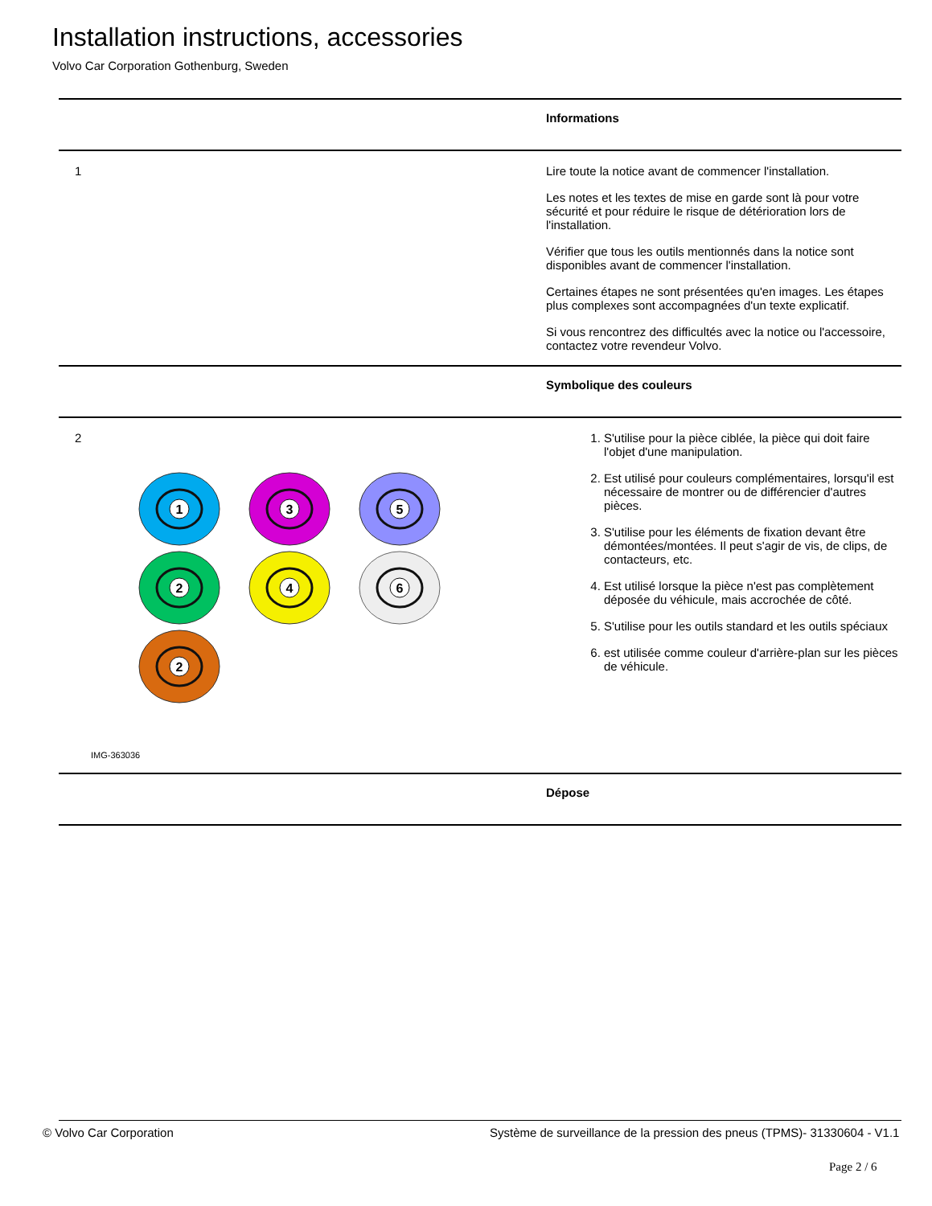Installation instructions, accessories
Volvo Car Corporation Gothenburg, Sweden
| | Informations |
| 1 | Lire toute la notice avant de commencer l'installation. Les notes et les textes de mise en garde sont là pour votre sécurité et pour réduire le risque de détérioration lors de l'installation. Vérifier que tous les outils mentionnés dans la notice sont disponibles avant de commencer l'installation. Certaines étapes ne sont présentées qu'en images. Les étapes plus complexes sont accompagnées d'un texte explicatif. Si vous rencontrez des difficultés avec la notice ou l'accessoire, contactez votre revendeur Volvo. |
| | Symbolique des couleurs |
| 2 1 3 5 2 4 6 2 IMG-363036 | 1. S'utilise pour la pièce ciblée, la pièce qui doit faire l'objet d'une manipulation. 2. Est utilisé pour couleurs complémentaires, lorsqu'il est nécessaire de montrer ou de différencier d'autres pièces. 3. S'utilise pour les éléments de fixation devant être démontées/montées. Il peut s'agir de vis, de clips, de contacteurs, etc. 4. Est utilisé lorsque la pièce n'est pas complètement déposée du véhicule, mais accrochée de côté. 5. S'utilise pour les outils standard et les outils spéciaux 6. est utilisée comme couleur d'arrière-plan sur les pièces de véhicule. |
| | Dépose |
© Volvo Car Corporation
Système de surveillance de la pression des pneus (TPMS)- 31330604 - V1.1
Page 2 / 6